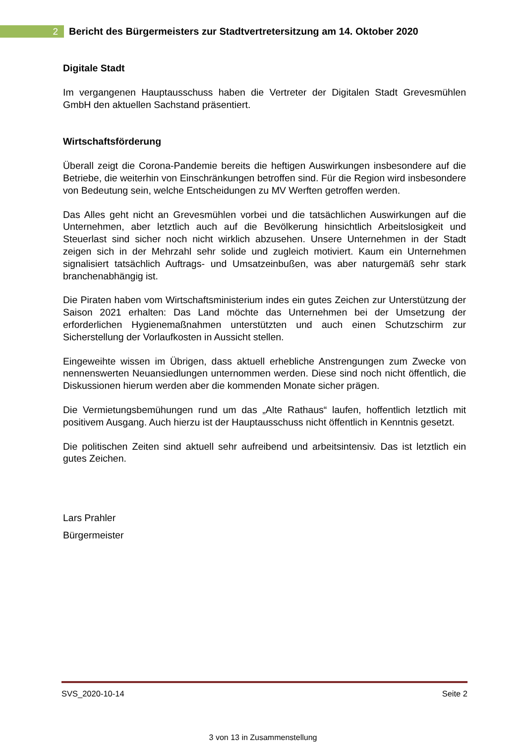2
Bericht des Bürgermeisters zur Stadtvertretersitzung am 14. Oktober 2020
Digitale Stadt
Im vergangenen Hauptausschuss haben die Vertreter der Digitalen Stadt Grevesmühlen GmbH den aktuellen Sachstand präsentiert.
Wirtschaftsförderung
Überall zeigt die Corona-Pandemie bereits die heftigen Auswirkungen insbesondere auf die Betriebe, die weiterhin von Einschränkungen betroffen sind. Für die Region wird insbesondere von Bedeutung sein, welche Entscheidungen zu MV Werften getroffen werden.
Das Alles geht nicht an Grevesmühlen vorbei und die tatsächlichen Auswirkungen auf die Unternehmen, aber letztlich auch auf die Bevölkerung hinsichtlich Arbeitslosigkeit und Steuerlast sind sicher noch nicht wirklich abzusehen. Unsere Unternehmen in der Stadt zeigen sich in der Mehrzahl sehr solide und zugleich motiviert. Kaum ein Unternehmen signalisiert tatsächlich Auftrags- und Umsatzeinbußen, was aber naturgemäß sehr stark branchenabhängig ist.
Die Piraten haben vom Wirtschaftsministerium indes ein gutes Zeichen zur Unterstützung der Saison 2021 erhalten: Das Land möchte das Unternehmen bei der Umsetzung der erforderlichen Hygienemaßnahmen unterstützten und auch einen Schutzschirm zur Sicherstellung der Vorlaufkosten in Aussicht stellen.
Eingeweihte wissen im Übrigen, dass aktuell erhebliche Anstrengungen zum Zwecke von nennenswerten Neuansiedlungen unternommen werden. Diese sind noch nicht öffentlich, die Diskussionen hierum werden aber die kommenden Monate sicher prägen.
Die Vermietungsbemühungen rund um das „Alte Rathaus“ laufen, hoffentlich letztlich mit positivem Ausgang. Auch hierzu ist der Hauptausschuss nicht öffentlich in Kenntnis gesetzt.
Die politischen Zeiten sind aktuell sehr aufreibend und arbeitsintensiv. Das ist letztlich ein gutes Zeichen.
Lars Prahler
Bürgermeister
SVS_2020-10-14 Seite 2
3 von 13 in Zusammenstellung